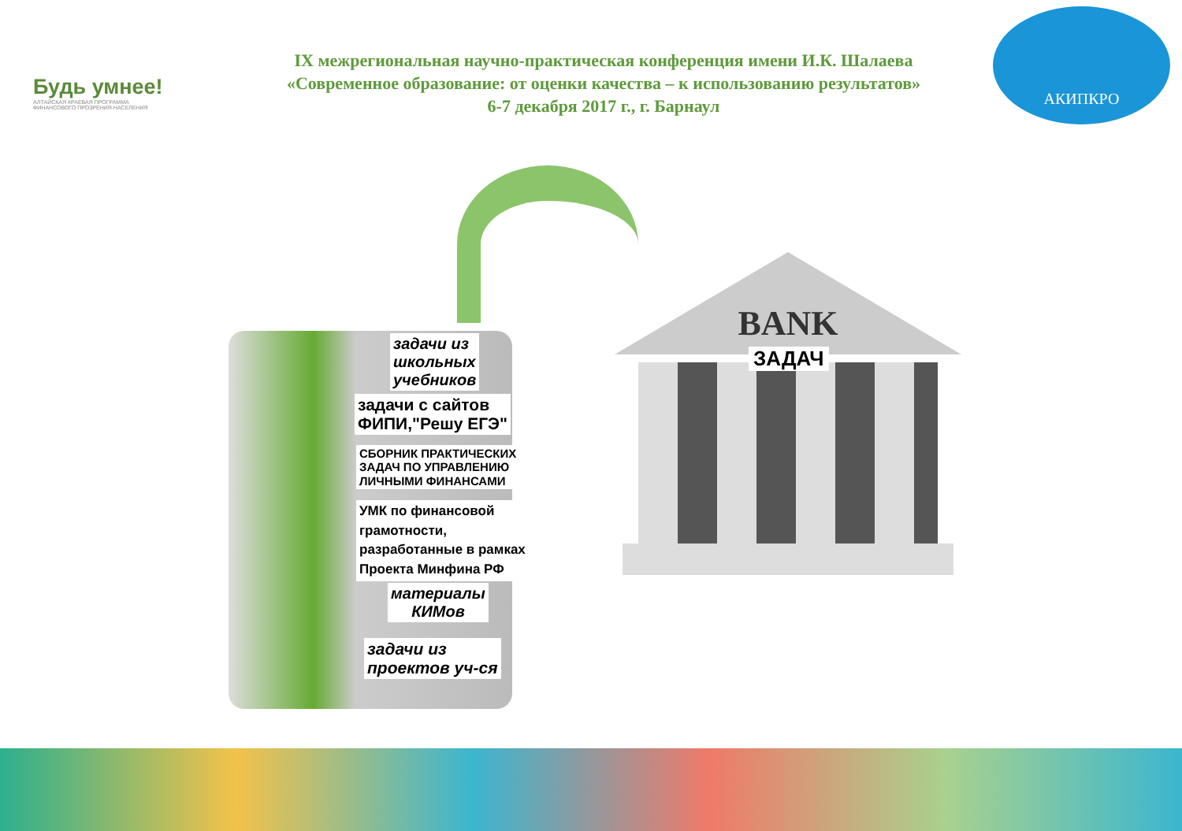Будь умнее!
АЛТАЙСКАЯ КРАЕВАЯ ПРОГРАММА
ФИНАНСОВОГО ПРОЗРЕНИЯ НАСЕЛЕНИЯ
IX межрегиональная научно-практическая конференция имени И.К. Шалаева
«Современное образование: от оценки качества – к использованию результатов»
6-7 декабря 2017 г., г. Барнаул
АКИПКРО
задачи из
школьных
учебников
задачи с сайтов
ФИПИ,"Решу ЕГЭ"
СБОРНИК ПРАКТИЧЕСКИХ
ЗАДАЧ ПО УПРАВЛЕНИЮ
ЛИЧНЫМИ ФИНАНСАМИ
УМК по финансовой
грамотности,
разработанные в рамках
Проекта Минфина РФ
материалы
КИМов
задачи из
проектов уч-ся
BANK
ЗАДАЧ